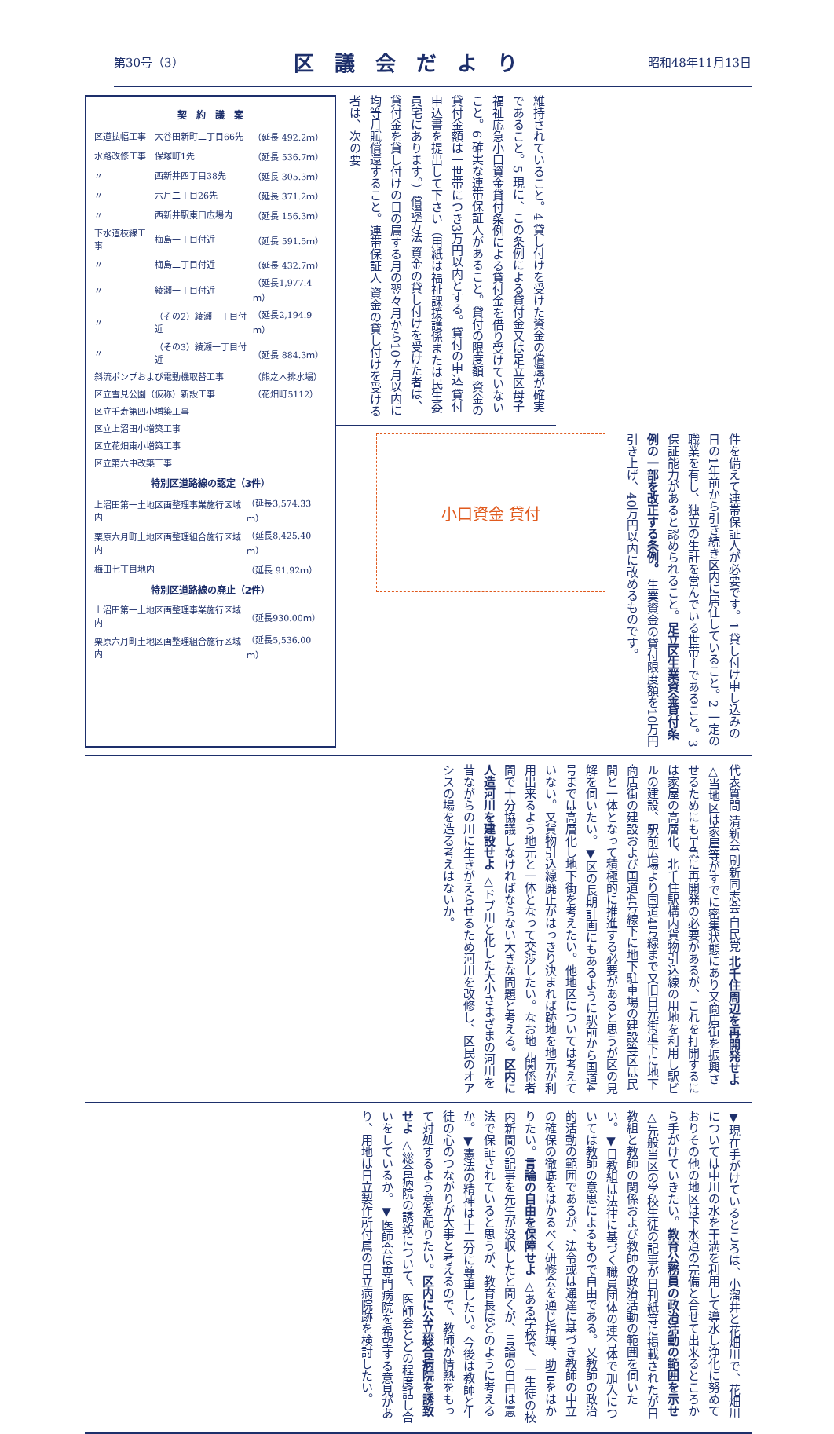第30号（3）
区議会だより
昭和48年11月13日
契　約　議　案
| 区道拡幅工事 | 大谷田新町二丁目66先 | （延長 492.2ｍ） |
| 水路改修工事 | 保塚町1先 | （延長 536.7ｍ） |
| 〃 | 西新井四丁目38先 | （延長 305.3ｍ） |
| 〃 | 六月二丁目26先 | （延長 371.2ｍ） |
| 〃 | 西新井駅東口広場内 | （延長 156.3ｍ） |
| 下水道枝線工事 | 梅島一丁目付近 | （延長 591.5ｍ） |
| 〃 | 梅島二丁目付近 | （延長 432.7ｍ） |
| 〃 | 綾瀬一丁目付近 | （延長1,977.4ｍ） |
| 〃 | （その2）綾瀬一丁目付近 | （延長2,194.9ｍ） |
| 〃 | （その3）綾瀬一丁目付近 | （延長 884.3ｍ） |
| 斜流ポンプおよび電動機取替工事 | | （熊之木排水場） |
| 区立雪見公園（仮称）新設工事 | | （花畑町5112） |
| 区立千寿第四小増築工事 | | |
| 区立上沼田小増築工事 | | |
| 区立花畑東小増築工事 | | |
| 区立第六中改築工事 | | |
特別区道路線の認定（3件）
| 上沼田第一土地区画整理事業施行区域内 | （延長3,574.33ｍ） |
| 栗原六月町土地区画整理組合施行区域内 | （延長8,425.40ｍ） |
| 梅田七丁目地内 | （延長 91.92ｍ） |
特別区道路線の廃止（2件）
| 上沼田第一土地区画整理事業施行区域内 | （延長930.00ｍ） |
| 栗原六月町土地区画整理組合施行区域内 | （延長5,536.00ｍ） |
維持されていること。4 貸し付けを受けた資金の償還が確実であること。5 現に、この条例による貸付金又は足立区母子福祉応急小口資金貸付条例による貸付金を借り受けていないこと。6 確実な連帯保証人があること。貸付の限度額 資金の貸付金額は一世帯につき3万円以内とする。貸付の申込 貸付申込書を提出して下さい（用紙は福祉課援護係または民生委員宅にあります。）償還方法 資金の貸し付けを受けた者は、貸付金を貸し付けの日の属する月の翌々月から10ヶ月以内に均等月賦償還すること。連帯保証人 資金の貸し付けを受ける者は、次の要
件を備えて連帯保証人が必要です。1 貸し付け申し込みの日の1年前から引き続き区内に居住していること。2 一定の職業を有し、独立の生計を営んでいる世帯主であること。3 保証能力があると認められること。足立区生業資金貸付条例の一部を改正する条例。 生業資金の貸付限度額を10万円引き上げ、40万円以内に改めるものです。
小口資金 貸付
代表質問 清新会 刷新同志会 自民党 北千住周辺を再開発せよ △当地区は家屋等がすでに密集状態にあり又商店街を振興させるためにも早急に再開発の必要があるが、これを打開するには家屋の高層化、北千住駅構内貨物引込線の用地を利用し駅ビルの建設、駅前広場より国道4号線まで又旧日光街道下に地下商店街の建設および国道4号線下に地下駐車場の建設等区は民間と一体となって積極的に推進する必要があると思うが区の見解を伺いたい。▼区の長期計画にもあるように駅前から国道4号までは高層化し地下街を考えたい。他地区については考えていない。又貨物引込線廃止がはっきり決まれば跡地を地元が利用出来るよう地元と一体となって交渉したい。なお地元関係者間で十分協議しなければならない大きな問題と考える。区内に人造河川を建設せよ △ドブ川と化した大小さまざまの河川を昔ながらの川に生きがえらせるため河川を改修し、区民のオアシスの場を造る考えはないか。
▼現在手がけているところは、小溜井と花畑川で、花畑川については中川の水を干満を利用して導水し浄化に努めておりその他の地区は下水道の完備と合せて出来るところから手がけていきたい。教育公務員の政治活動の範囲を示せ △先般当区の学校生徒の記事が日刊紙等に掲載されたが日教組と教師の関係および教師の政治活動の範囲を伺いたい。▼日教組は法律に基づく職員団体の連合体で加入については教師の意思によるもので自由である。又教師の政治的活動の範囲であるが、法令或は通達に基づき教師の中立の確保の徹底をはかるべく研修会を通じ指導、助言をはかりたい。言論の自由を保障せよ △ある学校で、一生徒の校内新聞の記事を先生が没収したと聞くが、言論の自由は憲法で保証されていると思うが、教育長はどのように考えるか。▼憲法の精神は十二分に尊重したい。今後は教師と生徒の心のつながりが大事と考えるので、教師が情熱をもって対処するよう意を配りたい。区内に公立総合病院を誘致せよ △総合病院の誘致について、医師会とどの程度話し合いをしているか。▼医師会は専門病院を希望する意見があり、用地は日立製作所付属の日立病院跡を検討したい。